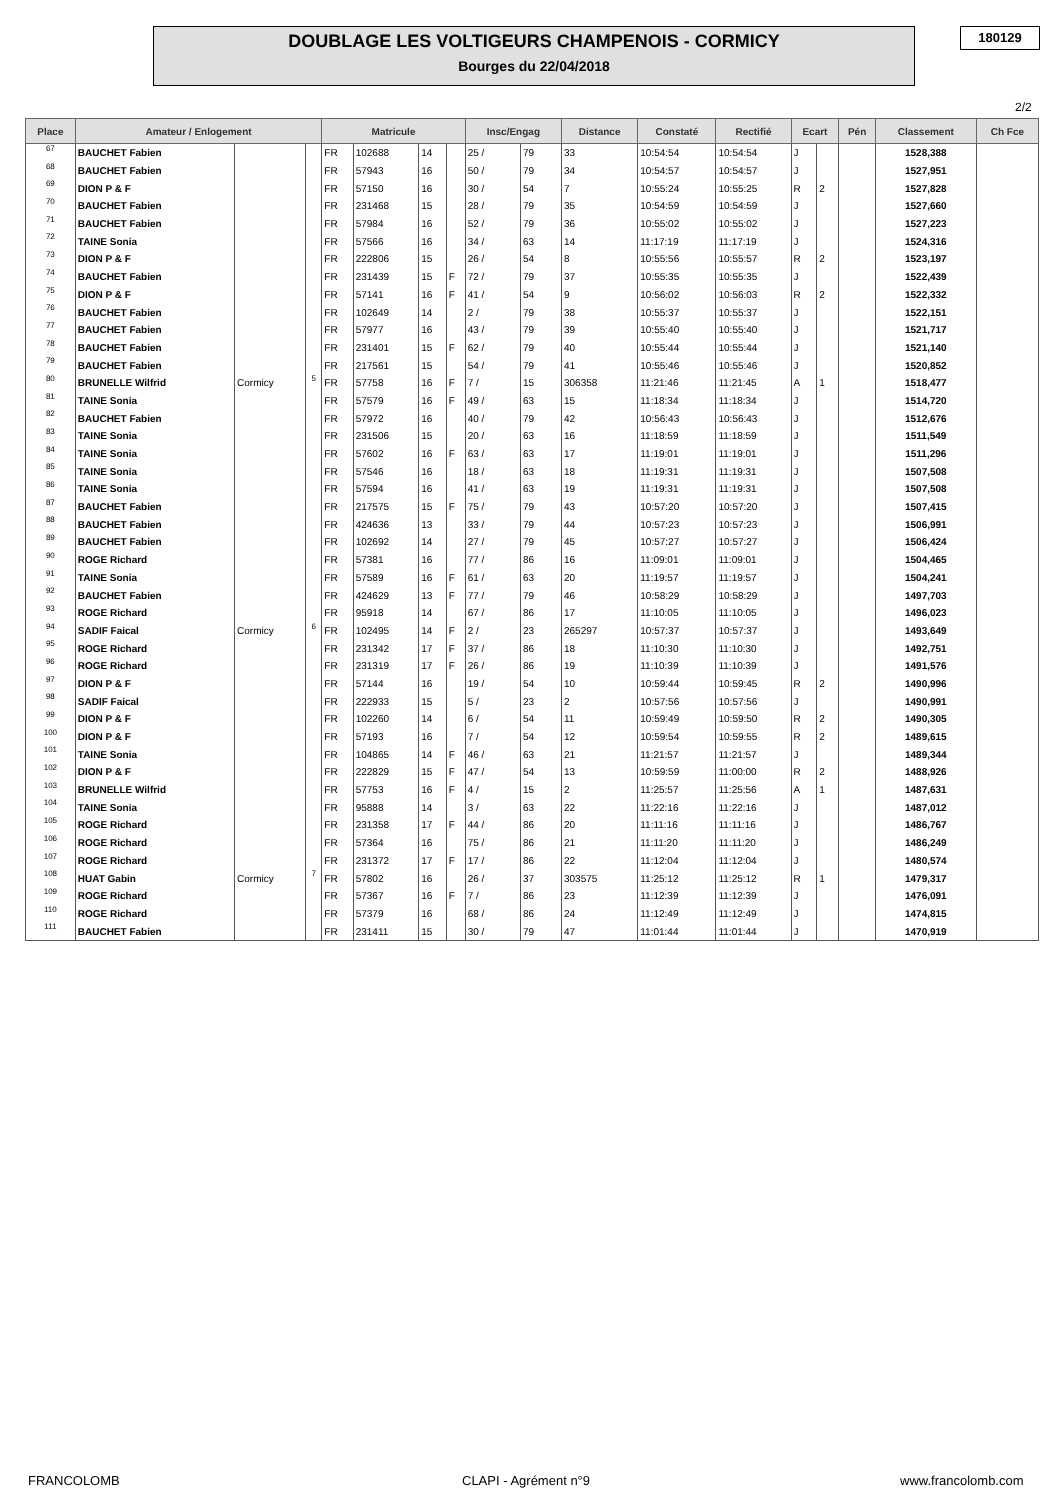DOUBLAGE LES VOLTIGEURS CHAMPENOIS - CORMICY
Bourges du 22/04/2018
180129
2/2
| Place | Amateur / Enlogement | | | Matricule | | | | Insc/Engag | | Distance | Constaté | Rectifié | Ecart | | Pén | Classement | Ch Fce |
| --- | --- | --- | --- | --- | --- | --- | --- | --- | --- | --- | --- | --- | --- | --- | --- | --- | --- |
| 67 | BAUCHET Fabien | | | FR | 102688 | 14 | | 25 / | 79 | 33 | 10:54:54 | 10:54:54 | J | | | 1528,388 | |
| 68 | BAUCHET Fabien | | | FR | 57943 | 16 | | 50 / | 79 | 34 | 10:54:57 | 10:54:57 | J | | | 1527,951 | |
| 69 | DION P & F | | | FR | 57150 | 16 | | 30 / | 54 | 7 | 10:55:24 | 10:55:25 | R | 2 | | 1527,828 | |
| 70 | BAUCHET Fabien | | | FR | 231468 | 15 | | 28 / | 79 | 35 | 10:54:59 | 10:54:59 | J | | | 1527,660 | |
| 71 | BAUCHET Fabien | | | FR | 57984 | 16 | | 52 / | 79 | 36 | 10:55:02 | 10:55:02 | J | | | 1527,223 | |
| 72 | TAINE Sonia | | | FR | 57566 | 16 | | 34 / | 63 | 14 | 11:17:19 | 11:17:19 | J | | | 1524,316 | |
| 73 | DION P & F | | | FR | 222806 | 15 | | 26 / | 54 | 8 | 10:55:56 | 10:55:57 | R | 2 | | 1523,197 | |
| 74 | BAUCHET Fabien | | | FR | 231439 | 15 | F | 72 / | 79 | 37 | 10:55:35 | 10:55:35 | J | | | 1522,439 | |
| 75 | DION P & F | | | FR | 57141 | 16 | F | 41 / | 54 | 9 | 10:56:02 | 10:56:03 | R | 2 | | 1522,332 | |
| 76 | BAUCHET Fabien | | | FR | 102649 | 14 | | 2 / | 79 | 38 | 10:55:37 | 10:55:37 | J | | | 1522,151 | |
| 77 | BAUCHET Fabien | | | FR | 57977 | 16 | | 43 / | 79 | 39 | 10:55:40 | 10:55:40 | J | | | 1521,717 | |
| 78 | BAUCHET Fabien | | | FR | 231401 | 15 | F | 62 / | 79 | 40 | 10:55:44 | 10:55:44 | J | | | 1521,140 | |
| 79 | BAUCHET Fabien | | | FR | 217561 | 15 | | 54 / | 79 | 41 | 10:55:46 | 10:55:46 | J | | | 1520,852 | |
| 80 | BRUNELLE Wilfrid | Cormicy | 5 | FR | 57758 | 16 | F | 7 / | 15 | 306358 | 11:21:46 | 11:21:45 | A | 1 | | 1518,477 | |
| 81 | TAINE Sonia | | | FR | 57579 | 16 | F | 49 / | 63 | 15 | 11:18:34 | 11:18:34 | J | | | 1514,720 | |
| 82 | BAUCHET Fabien | | | FR | 57972 | 16 | | 40 / | 79 | 42 | 10:56:43 | 10:56:43 | J | | | 1512,676 | |
| 83 | TAINE Sonia | | | FR | 231506 | 15 | | 20 / | 63 | 16 | 11:18:59 | 11:18:59 | J | | | 1511,549 | |
| 84 | TAINE Sonia | | | FR | 57602 | 16 | F | 63 / | 63 | 17 | 11:19:01 | 11:19:01 | J | | | 1511,296 | |
| 85 | TAINE Sonia | | | FR | 57546 | 16 | | 18 / | 63 | 18 | 11:19:31 | 11:19:31 | J | | | 1507,508 | |
| 86 | TAINE Sonia | | | FR | 57594 | 16 | | 41 / | 63 | 19 | 11:19:31 | 11:19:31 | J | | | 1507,508 | |
| 87 | BAUCHET Fabien | | | FR | 217575 | 15 | F | 75 / | 79 | 43 | 10:57:20 | 10:57:20 | J | | | 1507,415 | |
| 88 | BAUCHET Fabien | | | FR | 424636 | 13 | | 33 / | 79 | 44 | 10:57:23 | 10:57:23 | J | | | 1506,991 | |
| 89 | BAUCHET Fabien | | | FR | 102692 | 14 | | 27 / | 79 | 45 | 10:57:27 | 10:57:27 | J | | | 1506,424 | |
| 90 | ROGE Richard | | | FR | 57381 | 16 | | 77 / | 86 | 16 | 11:09:01 | 11:09:01 | J | | | 1504,465 | |
| 91 | TAINE Sonia | | | FR | 57589 | 16 | F | 61 / | 63 | 20 | 11:19:57 | 11:19:57 | J | | | 1504,241 | |
| 92 | BAUCHET Fabien | | | FR | 424629 | 13 | F | 77 / | 79 | 46 | 10:58:29 | 10:58:29 | J | | | 1497,703 | |
| 93 | ROGE Richard | | | FR | 95918 | 14 | | 67 / | 86 | 17 | 11:10:05 | 11:10:05 | J | | | 1496,023 | |
| 94 | SADIF Faical | Cormicy | 6 | FR | 102495 | 14 | F | 2 / | 23 | 265297 | 10:57:37 | 10:57:37 | J | | | 1493,649 | |
| 95 | ROGE Richard | | | FR | 231342 | 17 | F | 37 / | 86 | 18 | 11:10:30 | 11:10:30 | J | | | 1492,751 | |
| 96 | ROGE Richard | | | FR | 231319 | 17 | F | 26 / | 86 | 19 | 11:10:39 | 11:10:39 | J | | | 1491,576 | |
| 97 | DION P & F | | | FR | 57144 | 16 | | 19 / | 54 | 10 | 10:59:44 | 10:59:45 | R | 2 | | 1490,996 | |
| 98 | SADIF Faical | | | FR | 222933 | 15 | | 5 / | 23 | 2 | 10:57:56 | 10:57:56 | J | | | 1490,991 | |
| 99 | DION P & F | | | FR | 102260 | 14 | | 6 / | 54 | 11 | 10:59:49 | 10:59:50 | R | 2 | | 1490,305 | |
| 100 | DION P & F | | | FR | 57193 | 16 | | 7 / | 54 | 12 | 10:59:54 | 10:59:55 | R | 2 | | 1489,615 | |
| 101 | TAINE Sonia | | | FR | 104865 | 14 | F | 46 / | 63 | 21 | 11:21:57 | 11:21:57 | J | | | 1489,344 | |
| 102 | DION P & F | | | FR | 222829 | 15 | F | 47 / | 54 | 13 | 10:59:59 | 11:00:00 | R | 2 | | 1488,926 | |
| 103 | BRUNELLE Wilfrid | | | FR | 57753 | 16 | F | 4 / | 15 | 2 | 11:25:57 | 11:25:56 | A | 1 | | 1487,631 | |
| 104 | TAINE Sonia | | | FR | 95888 | 14 | | 3 / | 63 | 22 | 11:22:16 | 11:22:16 | J | | | 1487,012 | |
| 105 | ROGE Richard | | | FR | 231358 | 17 | F | 44 / | 86 | 20 | 11:11:16 | 11:11:16 | J | | | 1486,767 | |
| 106 | ROGE Richard | | | FR | 57364 | 16 | | 75 / | 86 | 21 | 11:11:20 | 11:11:20 | J | | | 1486,249 | |
| 107 | ROGE Richard | | | FR | 231372 | 17 | F | 17 / | 86 | 22 | 11:12:04 | 11:12:04 | J | | | 1480,574 | |
| 108 | HUAT Gabin | Cormicy | 7 | FR | 57802 | 16 | | 26 / | 37 | 303575 | 11:25:12 | 11:25:12 | R | 1 | | 1479,317 | |
| 109 | ROGE Richard | | | FR | 57367 | 16 | F | 7 / | 86 | 23 | 11:12:39 | 11:12:39 | J | | | 1476,091 | |
| 110 | ROGE Richard | | | FR | 57379 | 16 | | 68 / | 86 | 24 | 11:12:49 | 11:12:49 | J | | | 1474,815 | |
| 111 | BAUCHET Fabien | | | FR | 231411 | 15 | | 30 / | 79 | 47 | 11:01:44 | 11:01:44 | J | | | 1470,919 | |
FRANCOLOMB CLAPI - Agrément n°9 www.francolomb.com